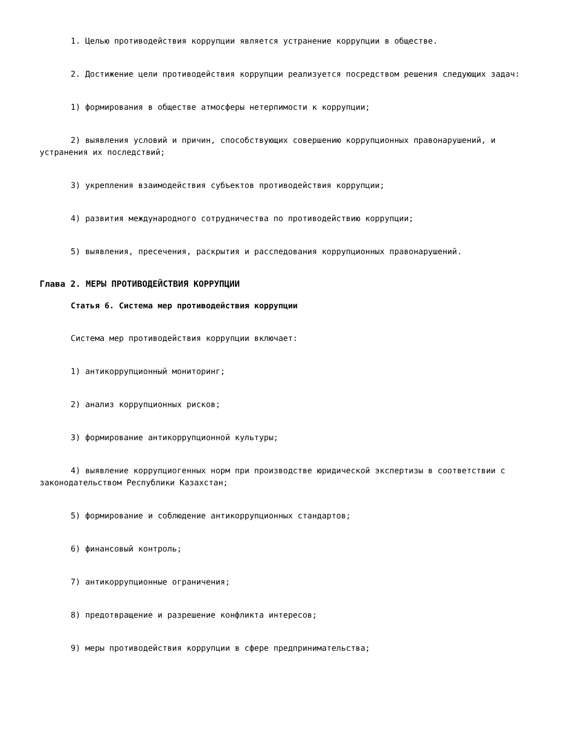1. Целью противодействия коррупции является устранение коррупции в обществе.
2. Достижение цели противодействия коррупции реализуется посредством решения следующих задач:
1) формирования в обществе атмосферы нетерпимости к коррупции;
2) выявления условий и причин, способствующих совершению коррупционных правонарушений, и устранения их последствий;
3) укрепления взаимодействия субъектов противодействия коррупции;
4) развития международного сотрудничества по противодействию коррупции;
5) выявления, пресечения, раскрытия и расследования коррупционных правонарушений.
Глава 2. МЕРЫ ПРОТИВОДЕЙСТВИЯ КОРРУПЦИИ
Статья 6. Система мер противодействия коррупции
Система мер противодействия коррупции включает:
1) антикоррупционный мониторинг;
2) анализ коррупционных рисков;
3) формирование антикоррупционной культуры;
4) выявление коррупциогенных норм при производстве юридической экспертизы в соответствии с законодательством Республики Казахстан;
5) формирование и соблюдение антикоррупционных стандартов;
6) финансовый контроль;
7) антикоррупционные ограничения;
8) предотвращение и разрешение конфликта интересов;
9) меры противодействия коррупции в сфере предпринимательства;